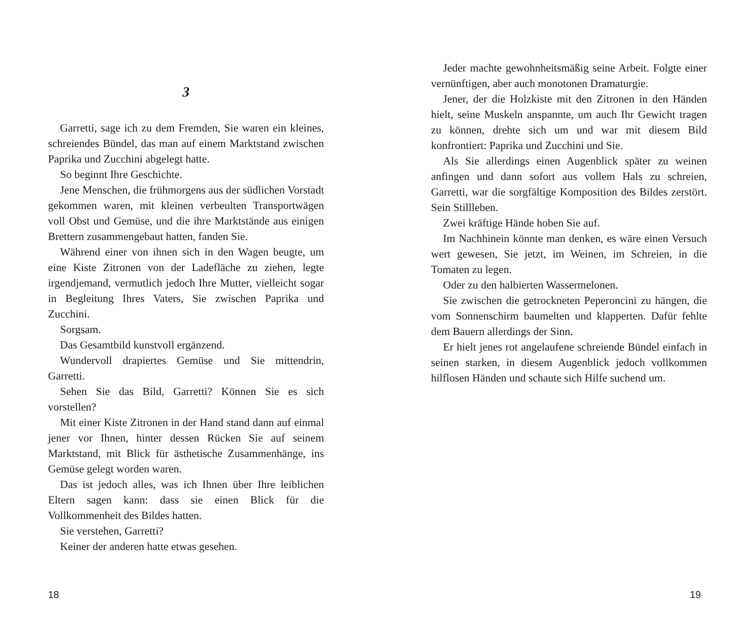3
Garretti, sage ich zu dem Fremden, Sie waren ein kleines, schreiendes Bündel, das man auf einem Marktstand zwischen Paprika und Zucchini abgelegt hatte.
So beginnt Ihre Geschichte.
Jene Menschen, die frühmorgens aus der südlichen Vorstadt gekommen waren, mit kleinen verbeulten Transportwägen voll Obst und Gemüse, und die ihre Marktstände aus einigen Brettern zusammengebaut hatten, fanden Sie.
Während einer von ihnen sich in den Wagen beugte, um eine Kiste Zitronen von der Ladefläche zu ziehen, legte irgendjemand, vermutlich jedoch Ihre Mutter, vielleicht sogar in Begleitung Ihres Vaters, Sie zwischen Paprika und Zucchini.
Sorgsam.
Das Gesamtbild kunstvoll ergänzend.
Wundervoll drapiertes Gemüse und Sie mittendrin, Garretti.
Sehen Sie das Bild, Garretti? Können Sie es sich vorstellen?
Mit einer Kiste Zitronen in der Hand stand dann auf einmal jener vor Ihnen, hinter dessen Rücken Sie auf seinem Marktstand, mit Blick für ästhetische Zusammenhänge, ins Gemüse gelegt worden waren.
Das ist jedoch alles, was ich Ihnen über Ihre leiblichen Eltern sagen kann: dass sie einen Blick für die Vollkommenheit des Bildes hatten.
Sie verstehen, Garretti?
Keiner der anderen hatte etwas gesehen.
18
Jeder machte gewohnheitsmäßig seine Arbeit. Folgte einer vernünftigen, aber auch monotonen Dramaturgie.
Jener, der die Holzkiste mit den Zitronen in den Händen hielt, seine Muskeln anspannte, um auch Ihr Gewicht tragen zu können, drehte sich um und war mit diesem Bild konfrontiert: Paprika und Zucchini und Sie.
Als Sie allerdings einen Augenblick später zu weinen anfingen und dann sofort aus vollem Hals zu schreien, Garretti, war die sorgfältige Komposition des Bildes zerstört. Sein Stillleben.
Zwei kräftige Hände hoben Sie auf.
Im Nachhinein könnte man denken, es wäre einen Versuch wert gewesen, Sie jetzt, im Weinen, im Schreien, in die Tomaten zu legen.
Oder zu den halbierten Wassermelonen.
Sie zwischen die getrockneten Peperoncini zu hängen, die vom Sonnenschirm baumelten und klapperten. Dafür fehlte dem Bauern allerdings der Sinn.
Er hielt jenes rot angelaufene schreiende Bündel einfach in seinen starken, in diesem Augenblick jedoch vollkommen hilflosen Händen und schaute sich Hilfe suchend um.
19